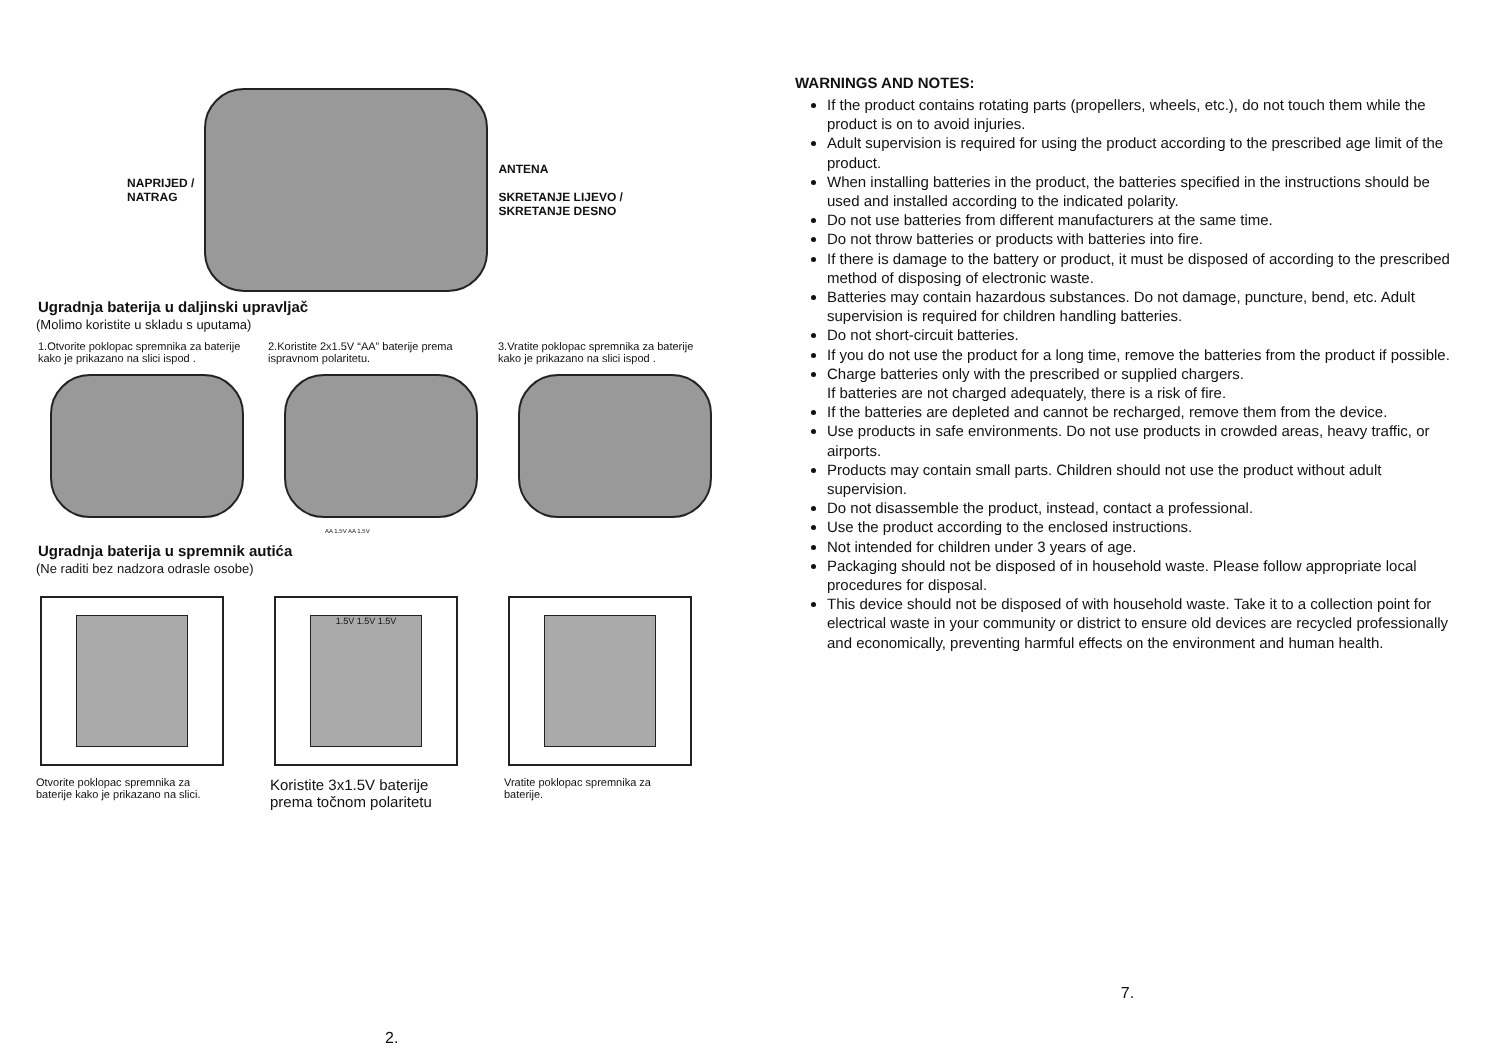NAPRIJED /
NATRAG
ANTENA
SKRETANJE LIJEVO /
SKRETANJE DESNO
Ugradnja baterija u daljinski upravljač
(Molimo koristite u skladu s uputama)
1.Otvorite poklopac spremnika za baterije kako je prikazano na slici ispod .
2.Koristite 2x1.5V “AA” baterije prema ispravnom polaritetu.
3.Vratite poklopac spremnika za baterije kako je prikazano na slici ispod .
AA 1.5V AA 1.5V
Ugradnja baterija u spremnik autića
(Ne raditi bez nadzora odrasle osobe)
1.5V 1.5V 1.5V
Otvorite poklopac spremnika za baterije kako je prikazano na slici.
Koristite 3x1.5V baterije prema točnom polaritetu
Vratite poklopac spremnika za baterije.
2.
WARNINGS AND NOTES:
If the product contains rotating parts (propellers, wheels, etc.), do not touch them while the product is on to avoid injuries.
Adult supervision is required for using the product according to the prescribed age limit of the product.
When installing batteries in the product, the batteries specified in the instructions should be used and installed according to the indicated polarity.
Do not use batteries from different manufacturers at the same time.
Do not throw batteries or products with batteries into fire.
If there is damage to the battery or product, it must be disposed of according to the prescribed method of disposing of electronic waste.
Batteries may contain hazardous substances. Do not damage, puncture, bend, etc. Adult supervision is required for children handling batteries.
Do not short-circuit batteries.
If you do not use the product for a long time, remove the batteries from the product if possible.
Charge batteries only with the prescribed or supplied chargers.
If batteries are not charged adequately, there is a risk of fire.
If the batteries are depleted and cannot be recharged, remove them from the device.
Use products in safe environments. Do not use products in crowded areas, heavy traffic, or airports.
Products may contain small parts. Children should not use the product without adult supervision.
Do not disassemble the product, instead, contact a professional.
Use the product according to the enclosed instructions.
Not intended for children under 3 years of age.
Packaging should not be disposed of in household waste. Please follow appropriate local procedures for disposal.
This device should not be disposed of with household waste. Take it to a collection point for electrical waste in your community or district to ensure old devices are recycled professionally and economically, preventing harmful effects on the environment and human health.
7.